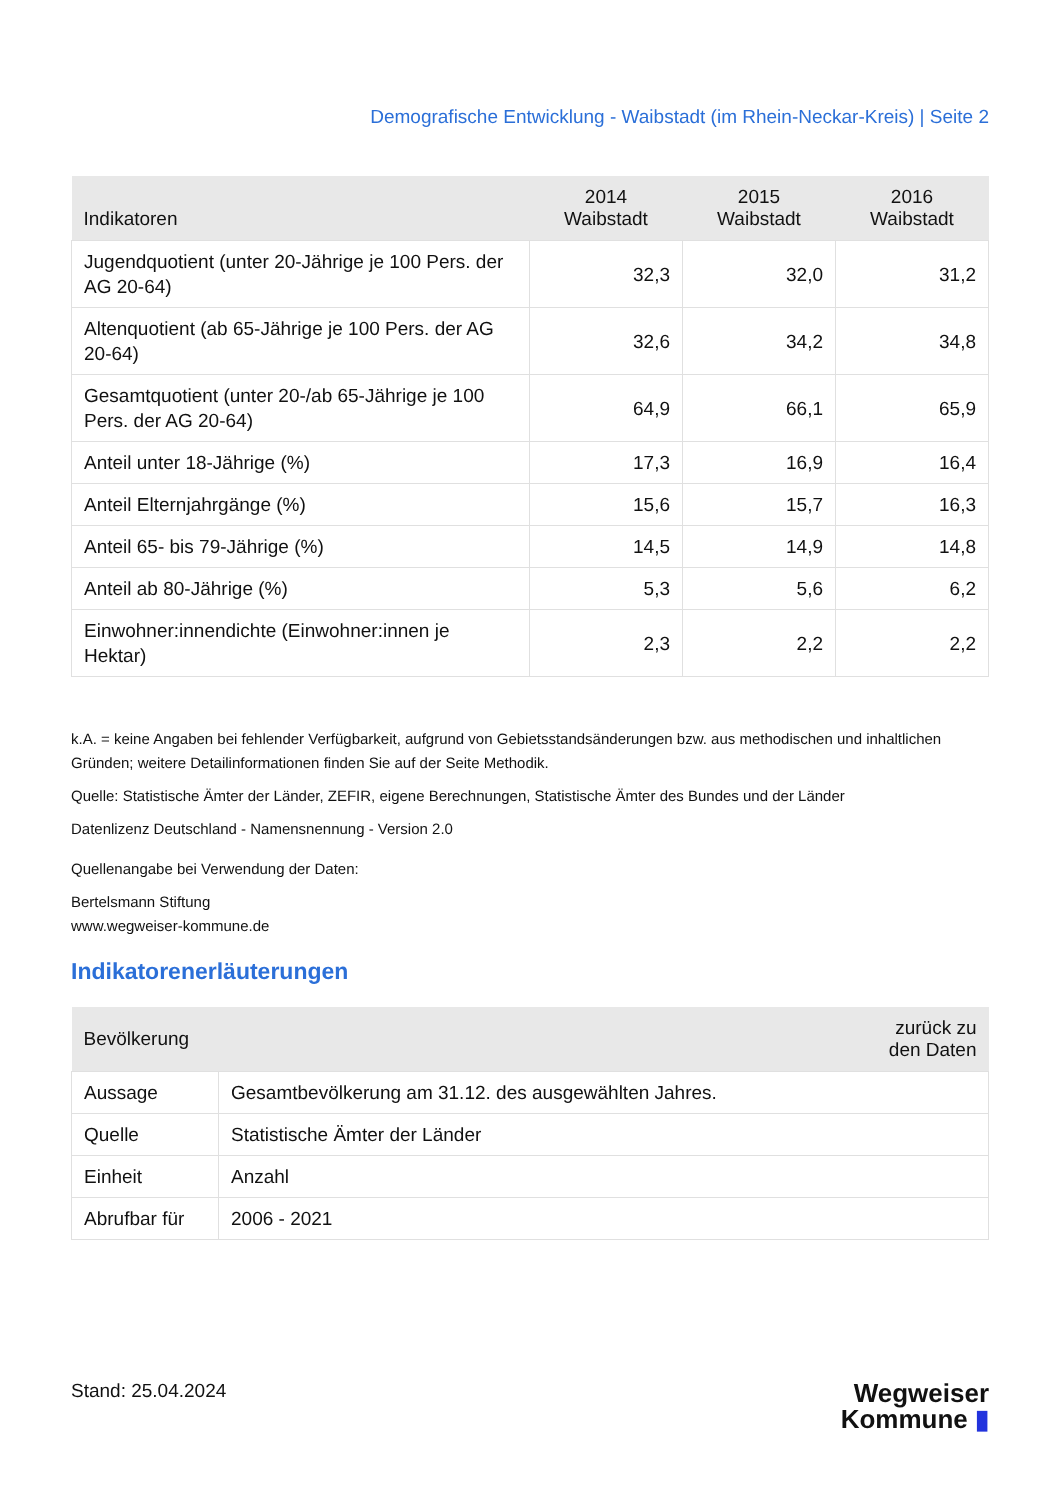Demografische Entwicklung - Waibstadt (im Rhein-Neckar-Kreis) | Seite 2
| Indikatoren | 2014 Waibstadt | 2015 Waibstadt | 2016 Waibstadt |
| --- | --- | --- | --- |
| Jugendquotient (unter 20-Jährige je 100 Pers. der AG 20-64) | 32,3 | 32,0 | 31,2 |
| Altenquotient (ab 65-Jährige je 100 Pers. der AG 20-64) | 32,6 | 34,2 | 34,8 |
| Gesamtquotient (unter 20-/ab 65-Jährige je 100 Pers. der AG 20-64) | 64,9 | 66,1 | 65,9 |
| Anteil unter 18-Jährige (%) | 17,3 | 16,9 | 16,4 |
| Anteil Elternjahrgänge (%) | 15,6 | 15,7 | 16,3 |
| Anteil 65- bis 79-Jährige (%) | 14,5 | 14,9 | 14,8 |
| Anteil ab 80-Jährige (%) | 5,3 | 5,6 | 6,2 |
| Einwohner:innendichte (Einwohner:innen je Hektar) | 2,3 | 2,2 | 2,2 |
k.A. = keine Angaben bei fehlender Verfügbarkeit, aufgrund von Gebietsstandsänderungen bzw. aus methodischen und inhaltlichen Gründen; weitere Detailinformationen finden Sie auf der Seite Methodik.
Quelle: Statistische Ämter der Länder, ZEFIR, eigene Berechnungen, Statistische Ämter des Bundes und der Länder
Datenlizenz Deutschland - Namensnennung - Version 2.0
Quellenangabe bei Verwendung der Daten:
Bertelsmann Stiftung
www.wegweiser-kommune.de
Indikatorenerläuterungen
| Bevölkerung | zurück zu den Daten |
| --- | --- |
| Aussage | Gesamtbevölkerung am 31.12. des ausgewählten Jahres. |
| Quelle | Statistische Ämter der Länder |
| Einheit | Anzahl |
| Abrufbar für | 2006 - 2021 |
Stand: 25.04.2024
Wegweiser
Kommune ▮